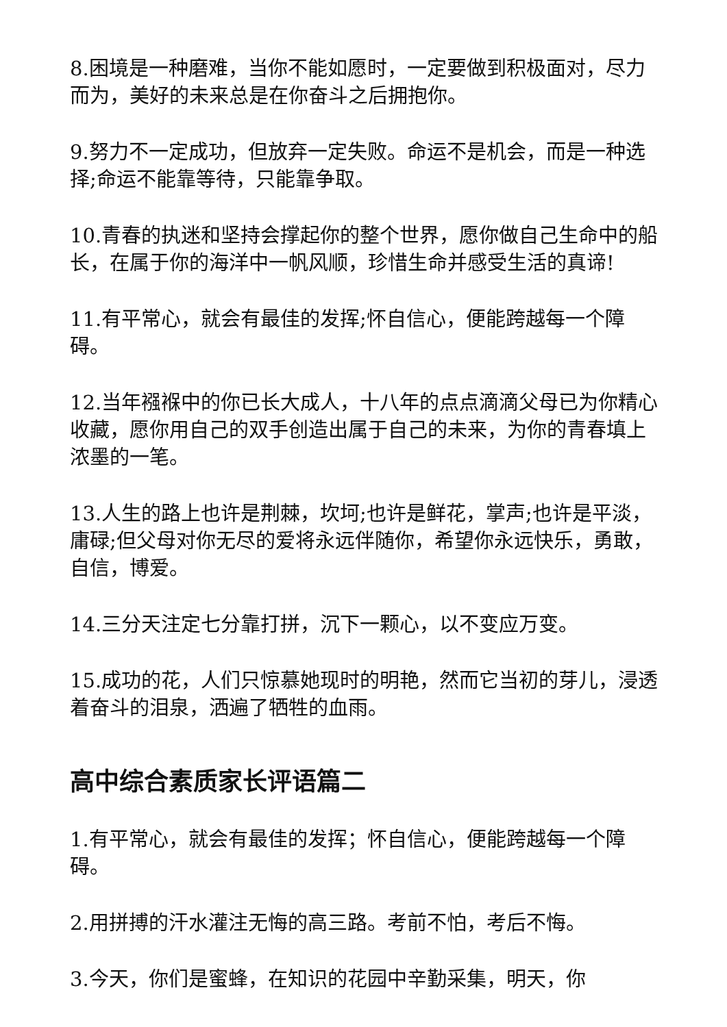8.困境是一种磨难，当你不能如愿时，一定要做到积极面对，尽力而为，美好的未来总是在你奋斗之后拥抱你。
9.努力不一定成功，但放弃一定失败。命运不是机会，而是一种选择;命运不能靠等待，只能靠争取。
10.青春的执迷和坚持会撑起你的整个世界，愿你做自己生命中的船长，在属于你的海洋中一帆风顺，珍惜生命并感受生活的真谛!
11.有平常心，就会有最佳的发挥;怀自信心，便能跨越每一个障碍。
12.当年襁褓中的你已长大成人，十八年的点点滴滴父母已为你精心收藏，愿你用自己的双手创造出属于自己的未来，为你的青春填上浓墨的一笔。
13.人生的路上也许是荆棘，坎坷;也许是鲜花，掌声;也许是平淡，庸碌;但父母对你无尽的爱将永远伴随你，希望你永远快乐，勇敢，自信，博爱。
14.三分天注定七分靠打拼，沉下一颗心，以不变应万变。
15.成功的花，人们只惊慕她现时的明艳，然而它当初的芽儿，浸透着奋斗的泪泉，洒遍了牺牲的血雨。
高中综合素质家长评语篇二
1.有平常心，就会有最佳的发挥；怀自信心，便能跨越每一个障碍。
2.用拼搏的汗水灌注无悔的高三路。考前不怕，考后不悔。
3.今天，你们是蜜蜂，在知识的花园中辛勤采集，明天，你